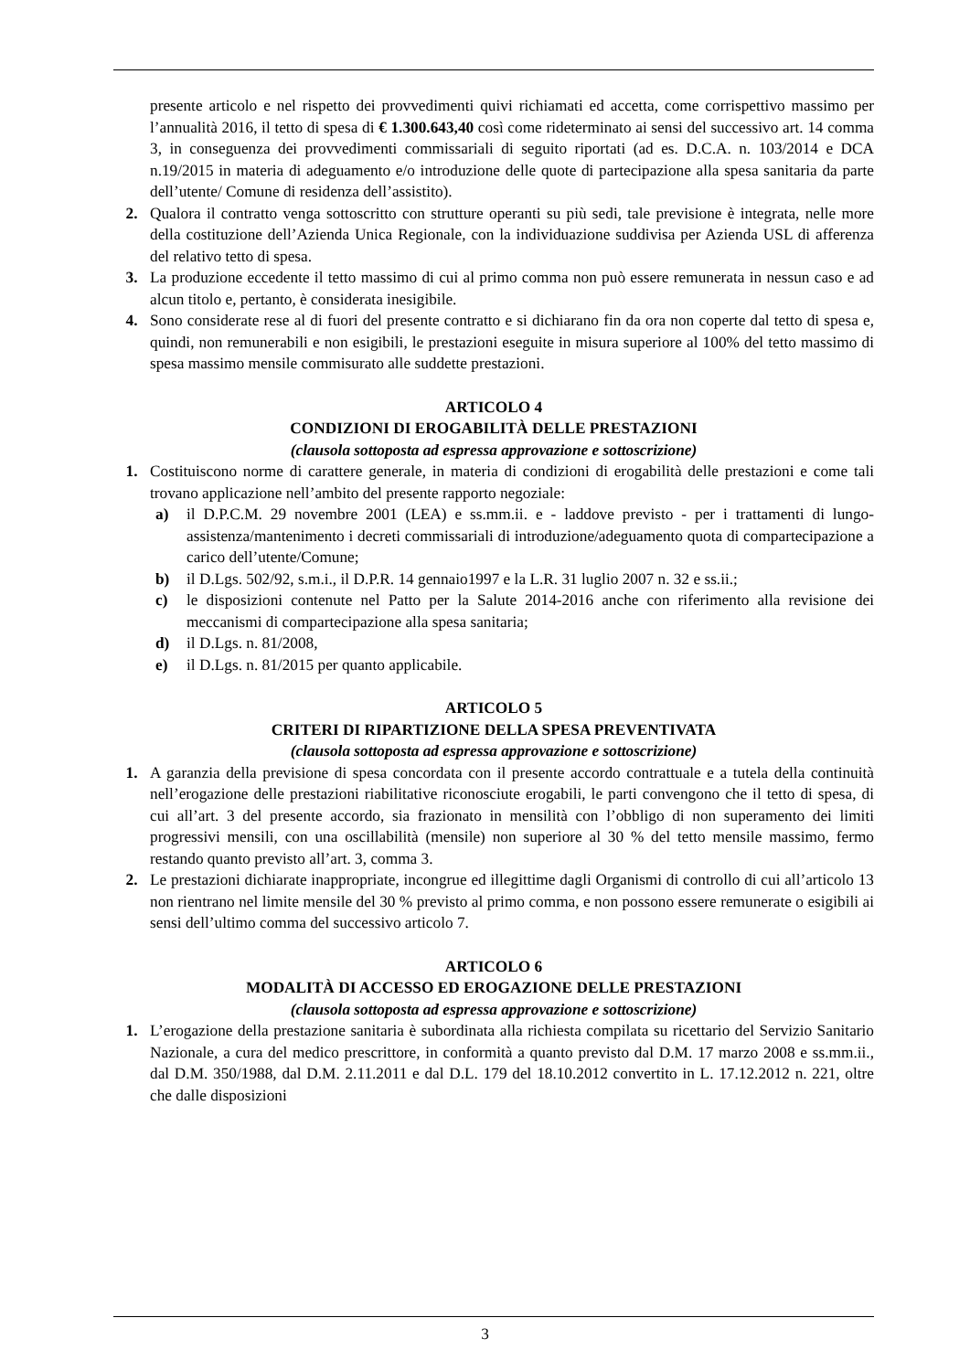presente articolo e nel rispetto dei provvedimenti quivi richiamati ed accetta, come corrispettivo massimo per l’annualità 2016, il tetto di spesa di € 1.300.643,40 così come rideterminato ai sensi del successivo art. 14 comma 3, in conseguenza dei provvedimenti commissariali di seguito riportati (ad es. D.C.A. n. 103/2014 e DCA n.19/2015 in materia di adeguamento e/o introduzione delle quote di partecipazione alla spesa sanitaria da parte dell’utente/ Comune di residenza dell’assistito).
2. Qualora il contratto venga sottoscritto con strutture operanti su più sedi, tale previsione è integrata, nelle more della costituzione dell’Azienda Unica Regionale, con la individuazione suddivisa per Azienda USL di afferenza del relativo tetto di spesa.
3. La produzione eccedente il tetto massimo di cui al primo comma non può essere remunerata in nessun caso e ad alcun titolo e, pertanto, è considerata inesigibile.
4. Sono considerate rese al di fuori del presente contratto e si dichiarano fin da ora non coperte dal tetto di spesa e, quindi, non remunerabili e non esigibili, le prestazioni eseguite in misura superiore al 100% del tetto massimo di spesa massimo mensile commisurato alle suddette prestazioni.
ARTICOLO 4
CONDIZIONI DI EROGABILITÀ DELLE PRESTAZIONI
(clausola sottoposta ad espressa approvazione e sottoscrizione)
1. Costituiscono norme di carattere generale, in materia di condizioni di erogabilità delle prestazioni e come tali trovano applicazione nell’ambito del presente rapporto negoziale:
a) il D.P.C.M. 29 novembre 2001 (LEA) e ss.mm.ii. e - laddove previsto - per i trattamenti di lungo-assistenza/mantenimento i decreti commissariali di introduzione/adeguamento quota di compartecipazione a carico dell’utente/Comune;
b) il D.Lgs. 502/92, s.m.i., il D.P.R. 14 gennaio1997 e la L.R. 31 luglio 2007 n. 32 e ss.ii.;
c) le disposizioni contenute nel Patto per la Salute 2014-2016 anche con riferimento alla revisione dei meccanismi di compartecipazione alla spesa sanitaria;
d) il D.Lgs. n. 81/2008,
e) il D.Lgs. n. 81/2015 per quanto applicabile.
ARTICOLO 5
CRITERI DI RIPARTIZIONE DELLA SPESA PREVENTIVATA
(clausola sottoposta ad espressa approvazione e sottoscrizione)
1. A garanzia della previsione di spesa concordata con il presente accordo contrattuale e a tutela della continuità nell’erogazione delle prestazioni riabilitative riconosciute erogabili, le parti convengono che il tetto di spesa, di cui all’art. 3 del presente accordo, sia frazionato in mensilità con l’obbligo di non superamento dei limiti progressivi mensili, con una oscillabilità (mensile) non superiore al 30 % del tetto mensile massimo, fermo restando quanto previsto all’art. 3, comma 3.
2. Le prestazioni dichiarate inappropriate, incongrue ed illegittime dagli Organismi di controllo di cui all’articolo 13 non rientrano nel limite mensile del 30 % previsto al primo comma, e non possono essere remunerate o esigibili ai sensi dell’ultimo comma del successivo articolo 7.
ARTICOLO 6
MODALITÀ DI ACCESSO ED EROGAZIONE DELLE PRESTAZIONI
(clausola sottoposta ad espressa approvazione e sottoscrizione)
1. L’erogazione della prestazione sanitaria è subordinata alla richiesta compilata su ricettario del Servizio Sanitario Nazionale, a cura del medico prescrittore, in conformità a quanto previsto dal D.M. 17 marzo 2008 e ss.mm.ii., dal D.M. 350/1988, dal D.M. 2.11.2011 e dal D.L. 179 del 18.10.2012 convertito in L. 17.12.2012 n. 221, oltre che dalle disposizioni
3